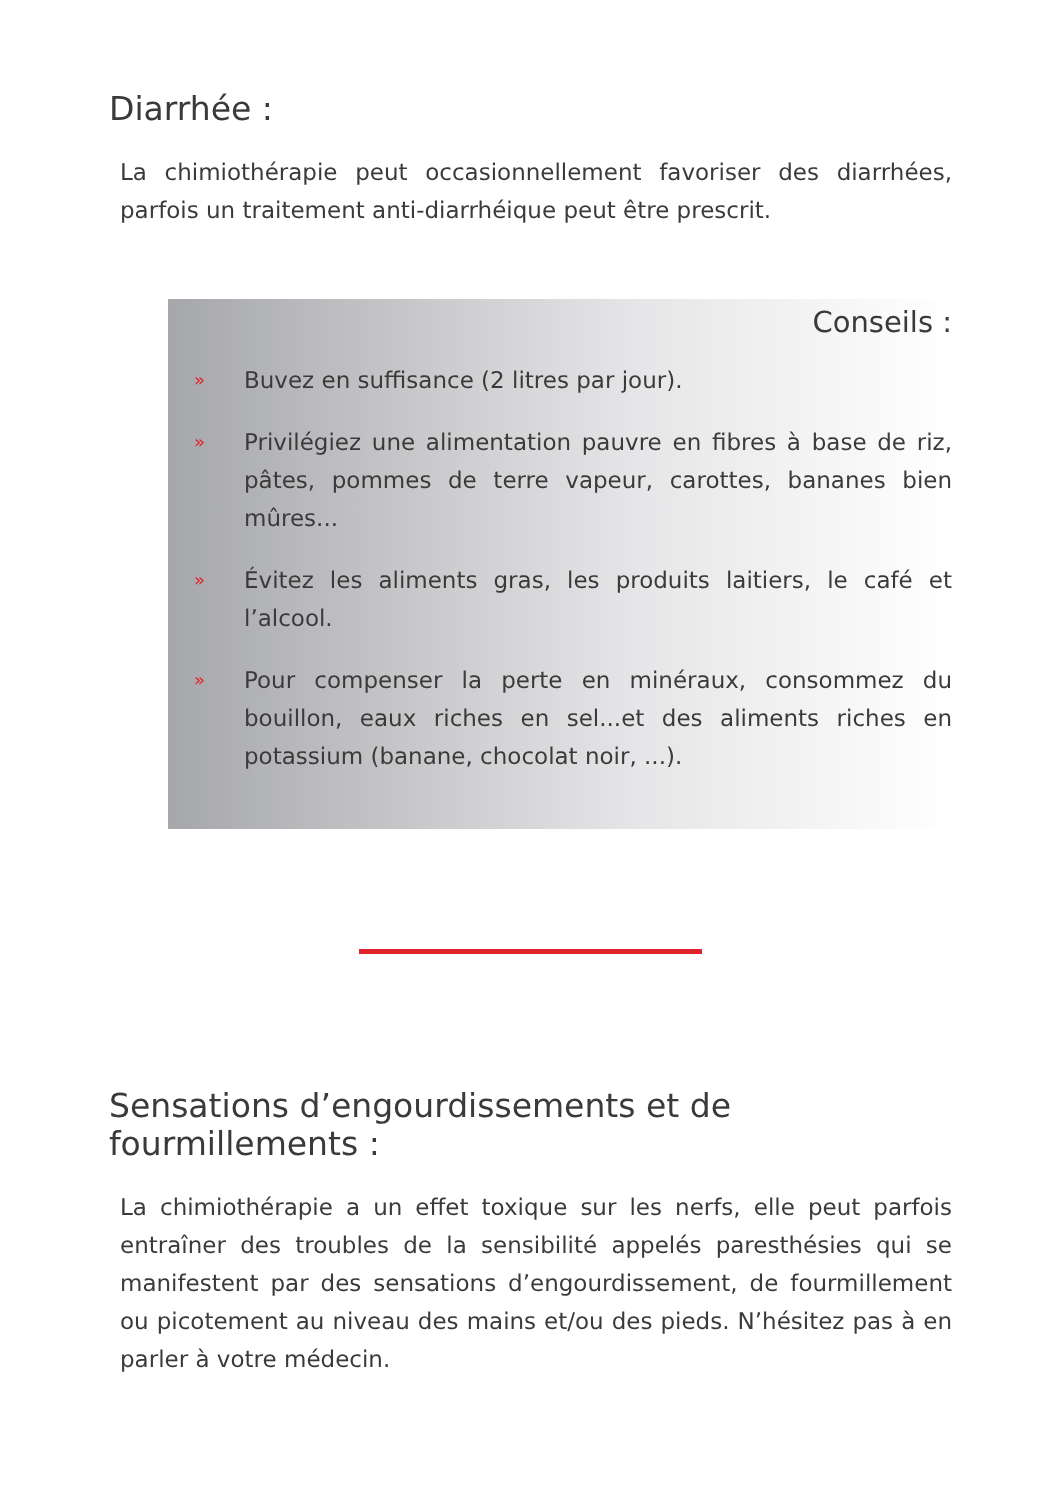Diarrhée :
La chimiothérapie peut occasionnellement favoriser des diarrhées, parfois un traitement anti-diarrhéique peut être prescrit.
Conseils :
»
Buvez en suffisance (2 litres par jour).
»
Privilégiez une alimentation pauvre en fibres à base de riz, pâtes, pommes de terre vapeur, carottes, bananes bien mûres...
»
Évitez les aliments gras, les produits laitiers, le café et l’alcool.
»
Pour compenser la perte en minéraux, consommez du bouillon, eaux riches en sel...et des aliments riches en potassium (banane, chocolat noir, ...).
Sensations d’engourdissements et de
fourmillements :
La chimiothérapie a un effet toxique sur les nerfs, elle peut parfois entraîner des troubles de la sensibilité appelés paresthésies qui se manifestent par des sensations d’engourdissement, de fourmillement ou picotement au niveau des mains et/ou des pieds. N’hésitez pas à en parler à votre médecin.